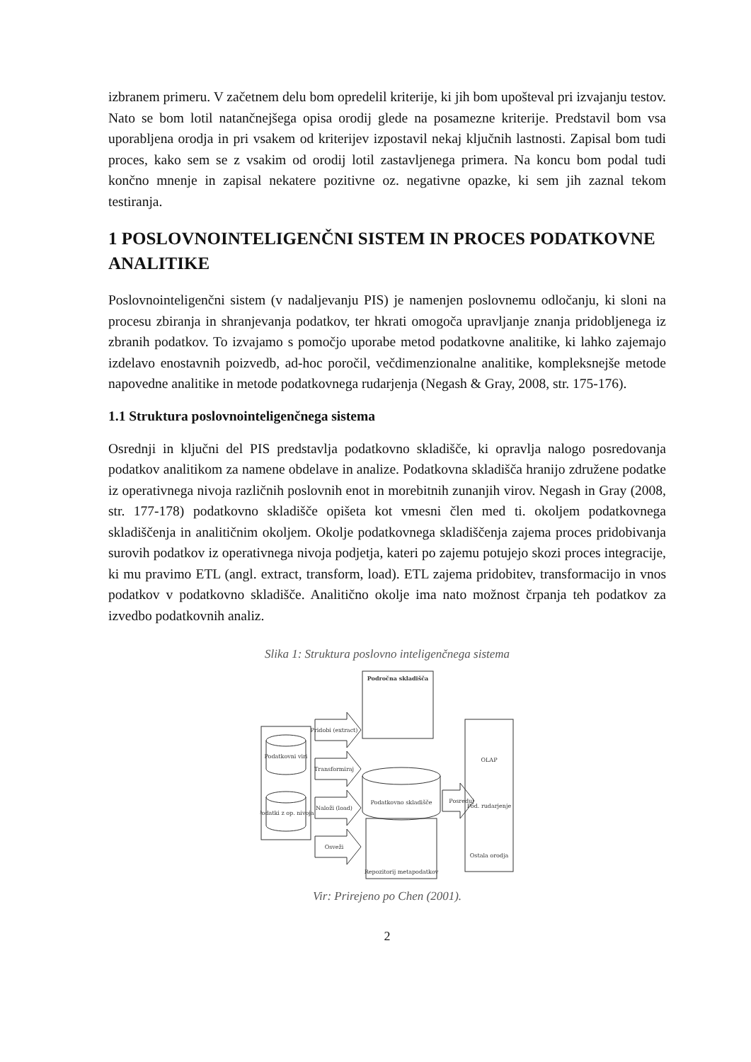izbranem primeru. V začetnem delu bom opredelil kriterije, ki jih bom upošteval pri izvajanju testov. Nato se bom lotil natančnejšega opisa orodij glede na posamezne kriterije. Predstavil bom vsa uporabljena orodja in pri vsakem od kriterijev izpostavil nekaj ključnih lastnosti. Zapisal bom tudi proces, kako sem se z vsakim od orodij lotil zastavljenega primera. Na koncu bom podal tudi končno mnenje in zapisal nekatere pozitivne oz. negativne opazke, ki sem jih zaznal tekom testiranja.
1 POSLOVNOINTELIGENČNI SISTEM IN PROCES PODATKOVNE ANALITIKE
Poslovnointeligenčni sistem (v nadaljevanju PIS) je namenjen poslovnemu odločanju, ki sloni na procesu zbiranja in shranjevanja podatkov, ter hkrati omogoča upravljanje znanja pridobljenega iz zbranih podatkov. To izvajamo s pomočjo uporabe metod podatkovne analitike, ki lahko zajemajo izdelavo enostavnih poizvedb, ad-hoc poročil, večdimenzionalne analitike, kompleksnejše metode napovedne analitike in metode podatkovnega rudarjenja (Negash & Gray, 2008, str. 175-176).
1.1 Struktura poslovnointeligenčnega sistema
Osrednji in ključni del PIS predstavlja podatkovno skladišče, ki opravlja nalogo posredovanja podatkov analitikom za namene obdelave in analize. Podatkovna skladišča hranijo združene podatke iz operativnega nivoja različnih poslovnih enot in morebitnih zunanjih virov. Negash in Gray (2008, str. 177-178) podatkovno skladišče opišeta kot vmesni člen med ti. okoljem podatkovnega skladiščenja in analitičnim okoljem. Okolje podatkovnega skladiščenja zajema proces pridobivanja surovih podatkov iz operativnega nivoja podjetja, kateri po zajemu potujejo skozi proces integracije, ki mu pravimo ETL (angl. extract, transform, load). ETL zajema pridobitev, transformacijo in vnos podatkov v podatkovno skladišče. Analitično okolje ima nato možnost črpanja teh podatkov za izvedbo podatkovnih analiz.
Slika 1: Struktura poslovno inteligenčnega sistema
Podatkovni viri
Podatki z op. nivoja
Pridobi (extract)
Transformiraj
Naloži (load)
Osveži
Področna skladišča
Podatkovno skladišče
Repozitorij metapodatkov
Posreduj
OLAP
Pod. rudarjenje
Ostala orodja
Vir: Prirejeno po Chen (2001).
2